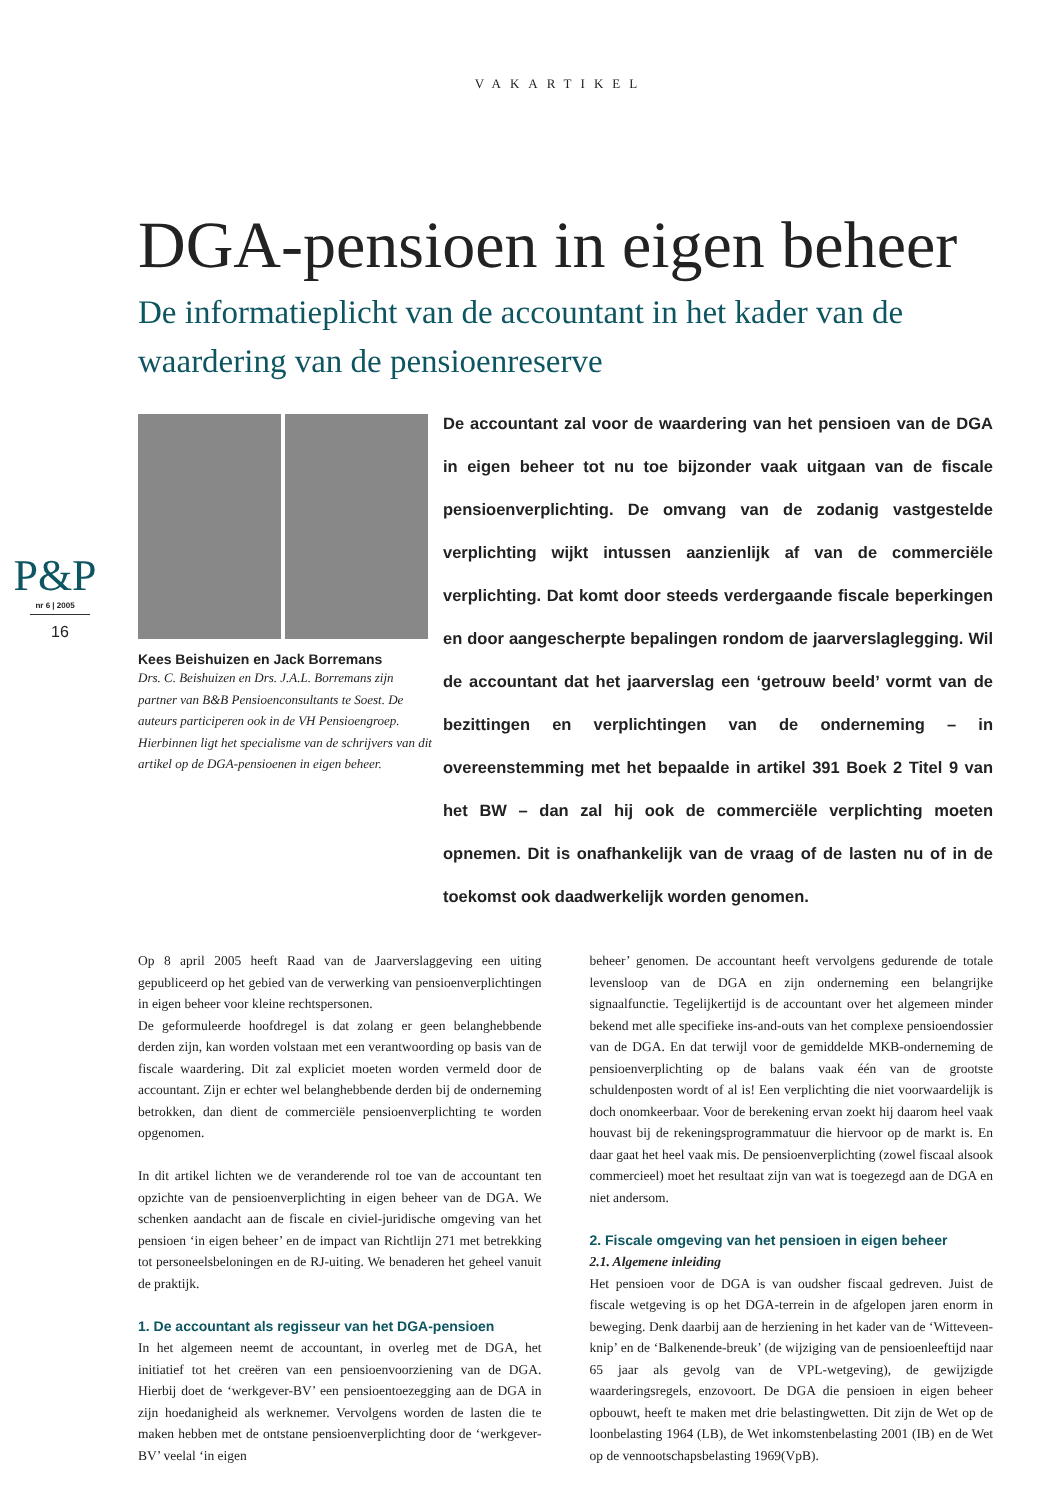VAKARTIKEL
P&P
nr 6 | 2005
16
DGA-pensioen in eigen beheer
De informatieplicht van de accountant in het kader van de waardering van de pensioenreserve
Kees Beishuizen en Jack Borremans
Drs. C. Beishuizen en Drs. J.A.L. Borremans zijn partner van B&B Pensioenconsultants te Soest. De auteurs participeren ook in de VH Pensioengroep. Hierbinnen ligt het specialisme van de schrijvers van dit artikel op de DGA-pensioenen in eigen beheer.
De accountant zal voor de waardering van het pensioen van de DGA in eigen beheer tot nu toe bijzonder vaak uitgaan van de fiscale pensioenverplichting. De omvang van de zodanig vastgestelde verplichting wijkt intussen aanzienlijk af van de commerciële verplichting. Dat komt door steeds verdergaande fiscale beperkingen en door aangescherpte bepalingen rondom de jaarverslaglegging. Wil de accountant dat het jaarverslag een ‘getrouw beeld’ vormt van de bezittingen en verplichtingen van de onderneming – in overeenstemming met het bepaalde in artikel 391 Boek 2 Titel 9 van het BW – dan zal hij ook de commerciële verplichting moeten opnemen. Dit is onafhankelijk van de vraag of de lasten nu of in de toekomst ook daadwerkelijk worden genomen.
Op 8 april 2005 heeft Raad van de Jaarverslaggeving een uiting gepubliceerd op het gebied van de verwerking van pensioenverplichtingen in eigen beheer voor kleine rechtspersonen.
De geformuleerde hoofdregel is dat zolang er geen belanghebbende derden zijn, kan worden volstaan met een verantwoording op basis van de fiscale waardering. Dit zal expliciet moeten worden vermeld door de accountant. Zijn er echter wel belanghebbende derden bij de onderneming betrokken, dan dient de commerciële pensioenverplichting te worden opgenomen.
In dit artikel lichten we de veranderende rol toe van de accountant ten opzichte van de pensioenverplichting in eigen beheer van de DGA. We schenken aandacht aan de fiscale en civiel-juridische omgeving van het pensioen ‘in eigen beheer’ en de impact van Richtlijn 271 met betrekking tot personeelsbeloningen en de RJ-uiting. We benaderen het geheel vanuit de praktijk.
1. De accountant als regisseur van het DGA-pensioen
In het algemeen neemt de accountant, in overleg met de DGA, het initiatief tot het creëren van een pensioenvoorziening van de DGA. Hierbij doet de ‘werkgever-BV’ een pensioentoezegging aan de DGA in zijn hoedanigheid als werknemer. Vervolgens worden de lasten die te maken hebben met de ontstane pensioenverplichting door de ‘werkgever-BV’ veelal ‘in eigen
beheer’ genomen. De accountant heeft vervolgens gedurende de totale levensloop van de DGA en zijn onderneming een belangrijke signaalfunctie. Tegelijkertijd is de accountant over het algemeen minder bekend met alle specifieke ins-and-outs van het complexe pensioendossier van de DGA. En dat terwijl voor de gemiddelde MKB-onderneming de pensioenverplichting op de balans vaak één van de grootste schuldenposten wordt of al is! Een verplichting die niet voorwaardelijk is doch onomkeerbaar. Voor de berekening ervan zoekt hij daarom heel vaak houvast bij de rekeningsprogrammatuur die hiervoor op de markt is. En daar gaat het heel vaak mis. De pensioenverplichting (zowel fiscaal alsook commercieel) moet het resultaat zijn van wat is toegezegd aan de DGA en niet andersom.
2. Fiscale omgeving van het pensioen in eigen beheer
2.1. Algemene inleiding
Het pensioen voor de DGA is van oudsher fiscaal gedreven. Juist de fiscale wetgeving is op het DGA-terrein in de afgelopen jaren enorm in beweging. Denk daarbij aan de herziening in het kader van de ‘Witteveen-knip’ en de ‘Balkenende-breuk’ (de wijziging van de pensioenleeftijd naar 65 jaar als gevolg van de VPL-wetgeving), de gewijzigde waarderingsregels, enzovoort. De DGA die pensioen in eigen beheer opbouwt, heeft te maken met drie belastingwetten. Dit zijn de Wet op de loonbelasting 1964 (LB), de Wet inkomstenbelasting 2001 (IB) en de Wet op de vennootschapsbelasting 1969(VpB).